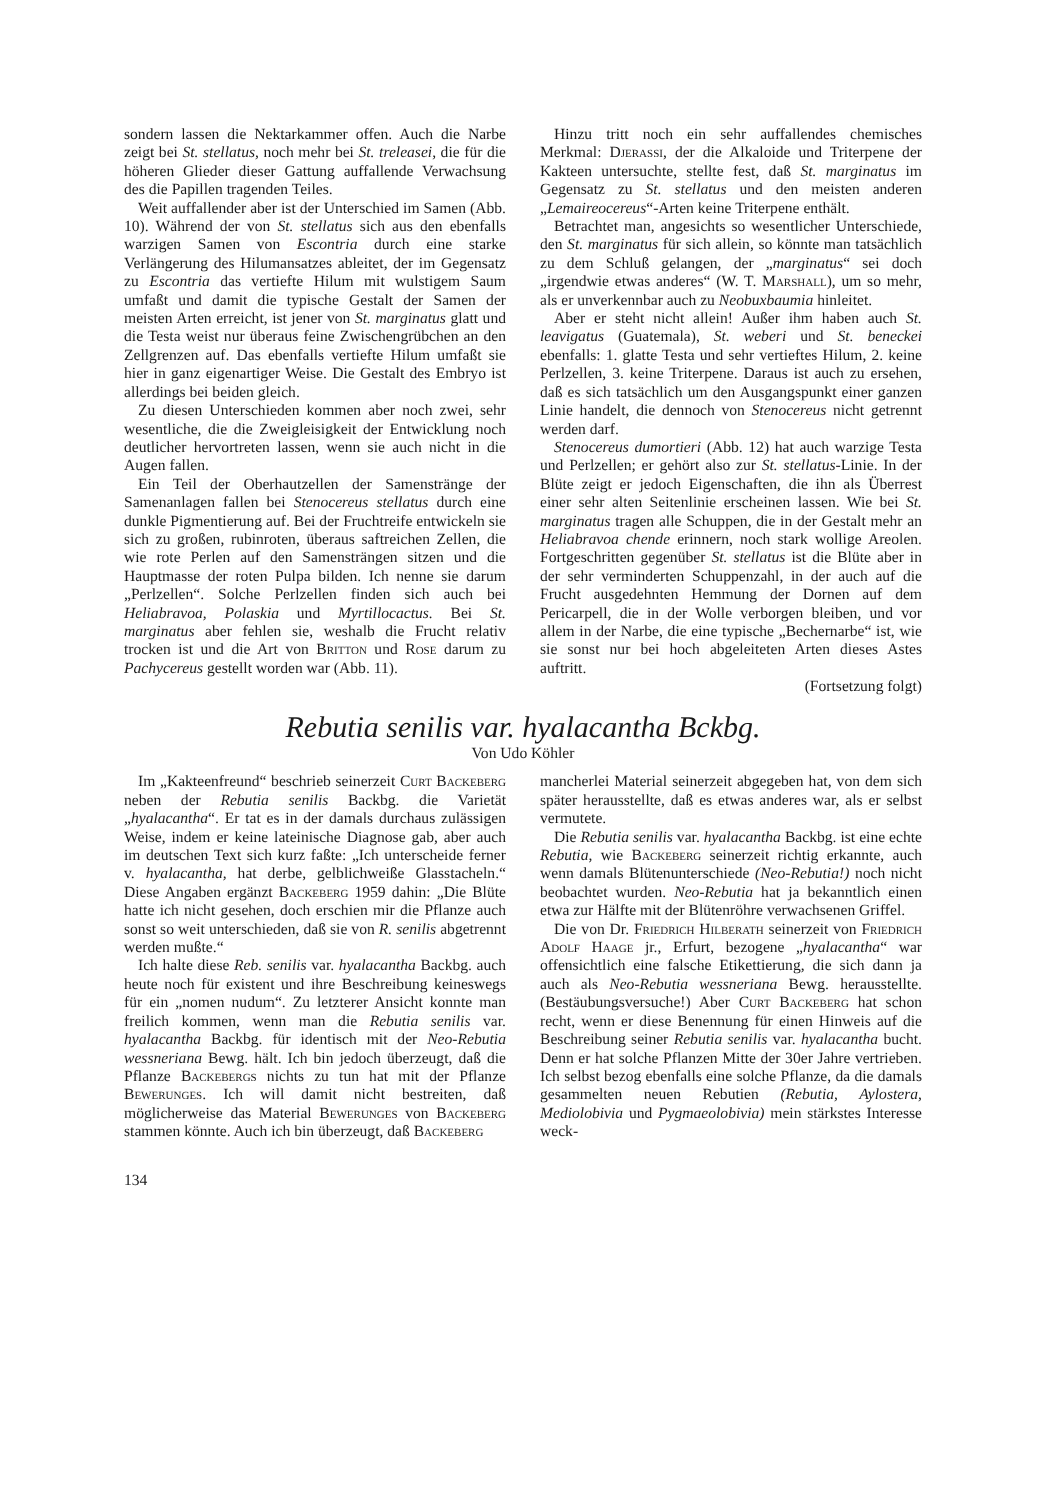sondern lassen die Nektarkammer offen. Auch die Narbe zeigt bei St. stellatus, noch mehr bei St. treleasei, die für die höheren Glieder dieser Gattung auffallende Verwachsung des die Papillen tragenden Teiles.
Weit auffallender aber ist der Unterschied im Samen (Abb. 10). Während der von St. stellatus sich aus den ebenfalls warzigen Samen von Escontria durch eine starke Verlängerung des Hilumansatzes ableitet, der im Gegensatz zu Escontria das vertiefte Hilum mit wulstigem Saum umfaßt und damit die typische Gestalt der Samen der meisten Arten erreicht, ist jener von St. marginatus glatt und die Testa weist nur überaus feine Zwischengrübchen an den Zellgrenzen auf. Das ebenfalls vertiefte Hilum umfaßt sie hier in ganz eigenartiger Weise. Die Gestalt des Embryo ist allerdings bei beiden gleich.
Zu diesen Unterschieden kommen aber noch zwei, sehr wesentliche, die die Zweigleisigkeit der Entwicklung noch deutlicher hervortreten lassen, wenn sie auch nicht in die Augen fallen.
Ein Teil der Oberhautzellen der Samenstränge der Samenanlagen fallen bei Stenocereus stellatus durch eine dunkle Pigmentierung auf. Bei der Fruchtreife entwickeln sie sich zu großen, rubinroten, überaus saftreichen Zellen, die wie rote Perlen auf den Samensträngen sitzen und die Hauptmasse der roten Pulpa bilden. Ich nenne sie darum „Perlzellen“. Solche Perlzellen finden sich auch bei Heliabravoa, Polaskia und Myrtillocactus. Bei St. marginatus aber fehlen sie, weshalb die Frucht relativ trocken ist und die Art von Britton und Rose darum zu Pachycereus gestellt worden war (Abb. 11).
Hinzu tritt noch ein sehr auffallendes chemisches Merkmal: Djerassi, der die Alkaloide und Triterpene der Kakteen untersuchte, stellte fest, daß St. marginatus im Gegensatz zu St. stellatus und den meisten anderen „Lemaireocereus“-Arten keine Triterpene enthält.
Betrachtet man, angesichts so wesentlicher Unterschiede, den St. marginatus für sich allein, so könnte man tatsächlich zu dem Schluß gelangen, der „marginatus“ sei doch „irgendwie etwas anderes“ (W. T. Marshall), um so mehr, als er unverkennbar auch zu Neobuxbaumia hinleitet.
Aber er steht nicht allein! Außer ihm haben auch St. leavigatus (Guatemala), St. weberi und St. beneckei ebenfalls: 1. glatte Testa und sehr vertieftes Hilum, 2. keine Perlzellen, 3. keine Triterpene. Daraus ist auch zu ersehen, daß es sich tatsächlich um den Ausgangspunkt einer ganzen Linie handelt, die dennoch von Stenocereus nicht getrennt werden darf.
Stenocereus dumortieri (Abb. 12) hat auch warzige Testa und Perlzellen; er gehört also zur St. stellatus-Linie. In der Blüte zeigt er jedoch Eigenschaften, die ihn als Überrest einer sehr alten Seitenlinie erscheinen lassen. Wie bei St. marginatus tragen alle Schuppen, die in der Gestalt mehr an Heliabravoa chende erinnern, noch stark wollige Areolen. Fortgeschritten gegenüber St. stellatus ist die Blüte aber in der sehr verminderten Schuppenzahl, in der auch auf die Frucht ausgedehnten Hemmung der Dornen auf dem Pericarpell, die in der Wolle verborgen bleiben, und vor allem in der Narbe, die eine typische „Bechernarbe“ ist, wie sie sonst nur bei hoch abgeleiteten Arten dieses Astes auftritt.
(Fortsetzung folgt)
Rebutia senilis var. hyalacantha Bckbg.
Von Udo Köhler
Im „Kakteenfreund“ beschrieb seinerzeit Curt Backeberg neben der Rebutia senilis Backbg. die Varietät „hyalacantha“. Er tat es in der damals durchaus zulässigen Weise, indem er keine lateinische Diagnose gab, aber auch im deutschen Text sich kurz faßte: „Ich unterscheide ferner v. hyalacantha, hat derbe, gelblichweiße Glasstacheln.“ Diese Angaben ergänzt Backeberg 1959 dahin: „Die Blüte hatte ich nicht gesehen, doch erschien mir die Pflanze auch sonst so weit unterschieden, daß sie von R. senilis abgetrennt werden mußte.“
Ich halte diese Reb. senilis var. hyalacantha Backbg. auch heute noch für existent und ihre Beschreibung keineswegs für ein „nomen nudum“. Zu letzterer Ansicht konnte man freilich kommen, wenn man die Rebutia senilis var. hyalacantha Backbg. für identisch mit der Neo-Rebutia wessneriana Bewg. hält. Ich bin jedoch überzeugt, daß die Pflanze Backebergs nichts zu tun hat mit der Pflanze Bewerunges. Ich will damit nicht bestreiten, daß möglicherweise das Material Bewerunges von Backeberg stammen könnte. Auch ich bin überzeugt, daß Backeberg
mancherlei Material seinerzeit abgegeben hat, von dem sich später herausstellte, daß es etwas anderes war, als er selbst vermutete.
Die Rebutia senilis var. hyalacantha Backbg. ist eine echte Rebutia, wie Backeberg seinerzeit richtig erkannte, auch wenn damals Blütenunterschiede (Neo-Rebutia!) noch nicht beobachtet wurden. Neo-Rebutia hat ja bekanntlich einen etwa zur Hälfte mit der Blütenröhre verwachsenen Griffel.
Die von Dr. Friedrich Hilberath seinerzeit von Friedrich Adolf Haage jr., Erfurt, bezogene „hyalacantha“ war offensichtlich eine falsche Etikettierung, die sich dann ja auch als Neo-Rebutia wessneriana Bewg. herausstellte. (Bestäubungsversuche!) Aber Curt Backeberg hat schon recht, wenn er diese Benennung für einen Hinweis auf die Beschreibung seiner Rebutia senilis var. hyalacantha bucht. Denn er hat solche Pflanzen Mitte der 30er Jahre vertrieben. Ich selbst bezog ebenfalls eine solche Pflanze, da die damals gesammelten neuen Rebutien (Rebutia, Aylostera, Mediolobivia und Pygmaeolobivia) mein stärkstes Interesse weck-
134